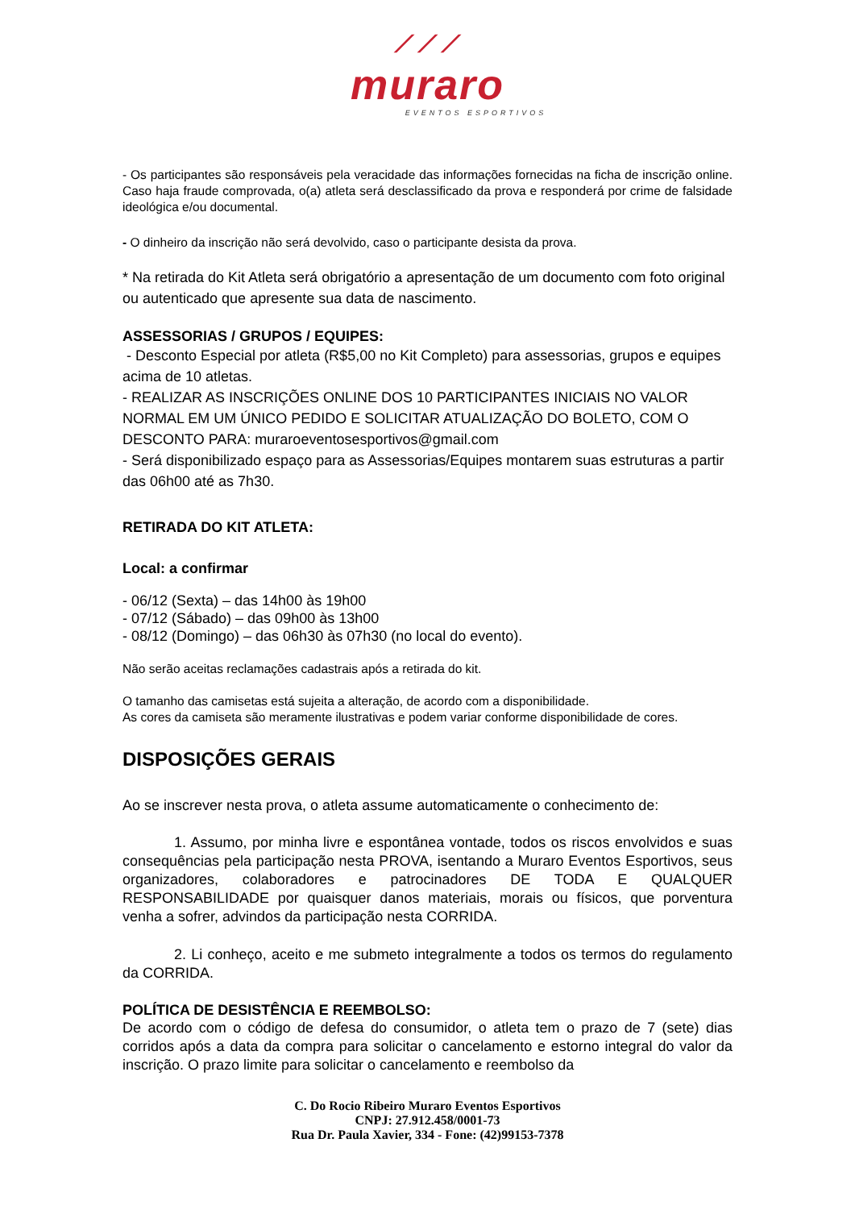⟋⟋⟋
muraro
EVENTOS ESPORTIVOS
- Os participantes são responsáveis pela veracidade das informações fornecidas na ficha de inscrição online. Caso haja fraude comprovada, o(a) atleta será desclassificado da prova e responderá por crime de falsidade ideológica e/ou documental.
- O dinheiro da inscrição não será devolvido, caso o participante desista da prova.
* Na retirada do Kit Atleta será obrigatório a apresentação de um documento com foto original ou autenticado que apresente sua data de nascimento.
ASSESSORIAS / GRUPOS / EQUIPES:
- Desconto Especial por atleta (R$5,00 no Kit Completo) para assessorias, grupos e equipes acima de 10 atletas.
- REALIZAR AS INSCRIÇÕES ONLINE DOS 10 PARTICIPANTES INICIAIS NO VALOR NORMAL EM UM ÚNICO PEDIDO E SOLICITAR ATUALIZAÇÃO DO BOLETO, COM O DESCONTO PARA: muraroeventosesportivos@gmail.com
- Será disponibilizado espaço para as Assessorias/Equipes montarem suas estruturas a partir das 06h00 até as 7h30.
RETIRADA DO KIT ATLETA:
Local: a confirmar
- 06/12 (Sexta) – das 14h00 às 19h00
- 07/12 (Sábado) – das 09h00 às 13h00
- 08/12 (Domingo) – das 06h30 às 07h30 (no local do evento).
Não serão aceitas reclamações cadastrais após a retirada do kit.
O tamanho das camisetas está sujeita a alteração, de acordo com a disponibilidade.
As cores da camiseta são meramente ilustrativas e podem variar conforme disponibilidade de cores.
DISPOSIÇÕES GERAIS
Ao se inscrever nesta prova, o atleta assume automaticamente o conhecimento de:
1. Assumo, por minha livre e espontânea vontade, todos os riscos envolvidos e suas consequências pela participação nesta PROVA, isentando a Muraro Eventos Esportivos, seus organizadores, colaboradores e patrocinadores DE TODA E QUALQUER RESPONSABILIDADE por quaisquer danos materiais, morais ou físicos, que porventura venha a sofrer, advindos da participação nesta CORRIDA.
2. Li conheço, aceito e me submeto integralmente a todos os termos do regulamento da CORRIDA.
POLÍTICA DE DESISTÊNCIA E REEMBOLSO:
De acordo com o código de defesa do consumidor, o atleta tem o prazo de 7 (sete) dias corridos após a data da compra para solicitar o cancelamento e estorno integral do valor da inscrição. O prazo limite para solicitar o cancelamento e reembolso da
C. Do Rocio Ribeiro Muraro Eventos Esportivos
CNPJ: 27.912.458/0001-73
Rua Dr. Paula Xavier, 334 - Fone: (42)99153-7378